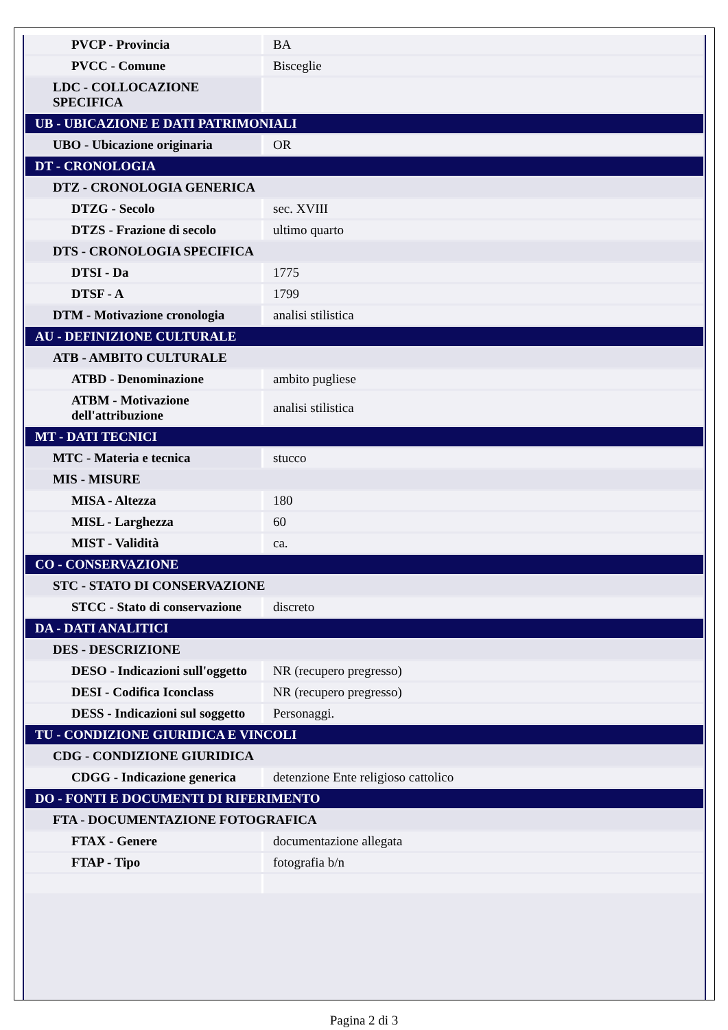| PVCP - Provincia | BA |
| PVCC - Comune | Bisceglie |
| LDC - COLLOCAZIONE SPECIFICA | |
| UB - UBICAZIONE E DATI PATRIMONIALI | |
| UBO - Ubicazione originaria | OR |
| DT - CRONOLOGIA | |
| DTZ - CRONOLOGIA GENERICA | |
| DTZG - Secolo | sec. XVIII |
| DTZS - Frazione di secolo | ultimo quarto |
| DTS - CRONOLOGIA SPECIFICA | |
| DTSI - Da | 1775 |
| DTSF - A | 1799 |
| DTM - Motivazione cronologia | analisi stilistica |
| AU - DEFINIZIONE CULTURALE | |
| ATB - AMBITO CULTURALE | |
| ATBD - Denominazione | ambito pugliese |
| ATBM - Motivazione dell'attribuzione | analisi stilistica |
| MT - DATI TECNICI | |
| MTC - Materia e tecnica | stucco |
| MIS - MISURE | |
| MISA - Altezza | 180 |
| MISL - Larghezza | 60 |
| MIST - Validità | ca. |
| CO - CONSERVAZIONE | |
| STC - STATO DI CONSERVAZIONE | |
| STCC - Stato di conservazione | discreto |
| DA - DATI ANALITICI | |
| DES - DESCRIZIONE | |
| DESO - Indicazioni sull'oggetto | NR (recupero pregresso) |
| DESI - Codifica Iconclass | NR (recupero pregresso) |
| DESS - Indicazioni sul soggetto | Personaggi. |
| TU - CONDIZIONE GIURIDICA E VINCOLI | |
| CDG - CONDIZIONE GIURIDICA | |
| CDGG - Indicazione generica | detenzione Ente religioso cattolico |
| DO - FONTI E DOCUMENTI DI RIFERIMENTO | |
| FTA - DOCUMENTAZIONE FOTOGRAFICA | |
| FTAX - Genere | documentazione allegata |
| FTAP - Tipo | fotografia b/n |
Pagina 2 di 3